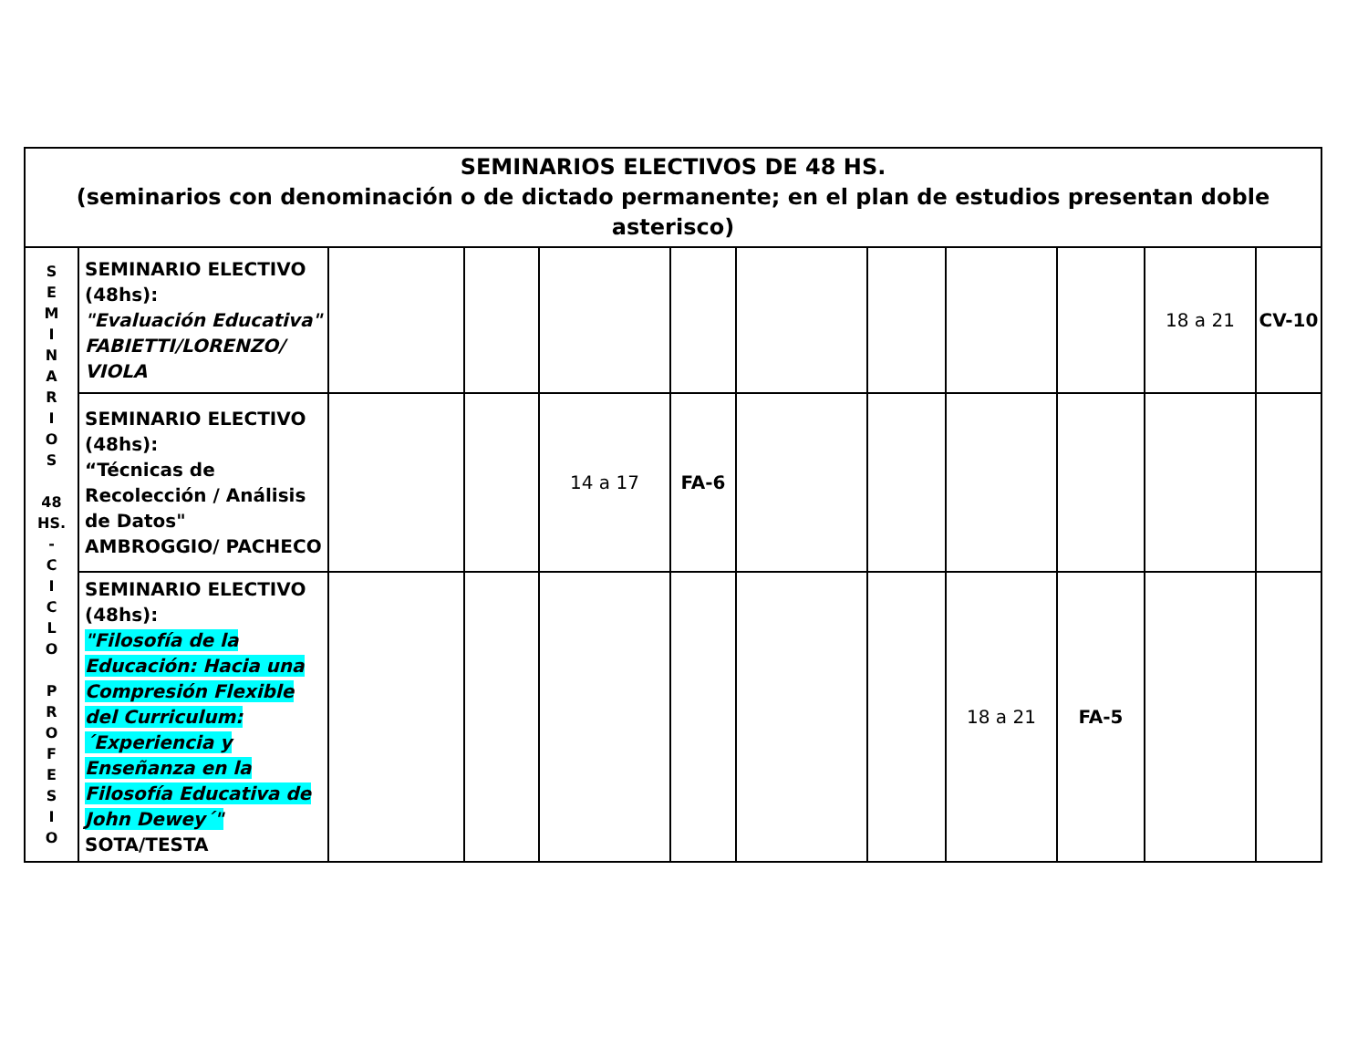| SEMINARIOS ELECTIVOS DE 48 HS. (seminarios con denominación o de dictado permanente; en el plan de estudios presentan doble asterisco) | | | | | | | | | | | |
| --- | --- | --- | --- | --- | --- | --- | --- | --- | --- | --- | --- |
| S E M I N A R I O S 48 HS. - C I C L O P R O F E S I O | SEMINARIO ELECTIVO (48hs): "Evaluación Educativa" FABIETTI/LORENZO/ VIOLA | | | | | | | | | 18 a 21 | CV-10 |
| | SEMINARIO ELECTIVO (48hs): “Técnicas de Recolección / Análisis de Datos" AMBROGGIO/ PACHECO | | | 14 a 17 | FA-6 | | | | | | |
| | SEMINARIO ELECTIVO (48hs): "Filosofía de la Educación: Hacia una Compresión Flexible del Curriculum: ´Experiencia y Enseñanza en la Filosofía Educativa de John Dewey´" SOTA/TESTA | | | | | | | 18 a 21 | FA-5 | | |